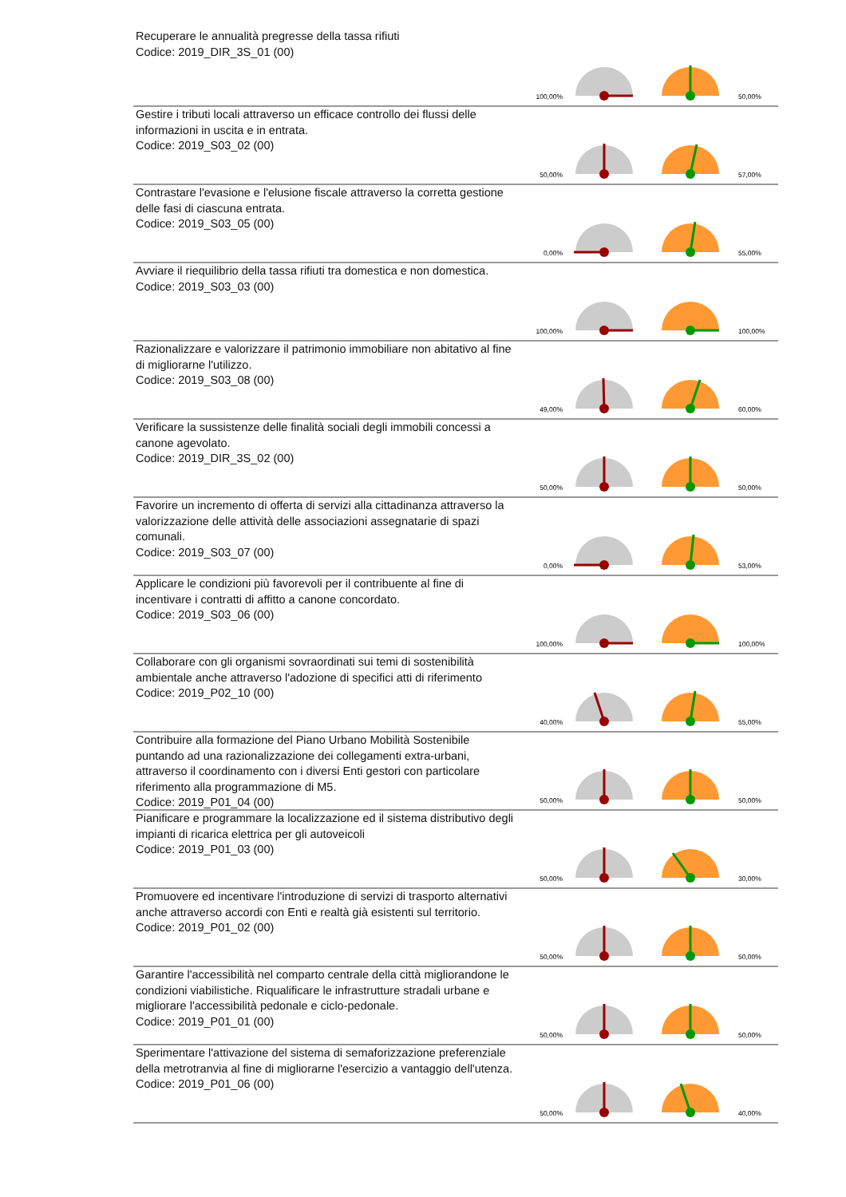Recuperare le annualità pregresse della tassa rifiuti
Codice: 2019_DIR_3S_01 (00)
100,00% 50,00%
Gestire i tributi locali attraverso un efficace controllo dei flussi delle informazioni in uscita e in entrata.
Codice: 2019_S03_02 (00)
50,00% 57,00%
Contrastare l'evasione e l'elusione fiscale attraverso la corretta gestione delle fasi di ciascuna entrata.
Codice: 2019_S03_05 (00)
0,00% 55,00%
Avviare il riequilibrio della tassa rifiuti tra domestica e non domestica.
Codice: 2019_S03_03 (00)
100,00% 100,00%
Razionalizzare e valorizzare il patrimonio immobiliare non abitativo al fine di migliorarne l'utilizzo.
Codice: 2019_S03_08 (00)
49,00% 60,00%
Verificare la sussistenze delle finalità sociali degli immobili concessi a canone agevolato.
Codice: 2019_DIR_3S_02 (00)
50,00% 50,00%
Favorire un incremento di offerta di servizi alla cittadinanza attraverso la valorizzazione delle attività delle associazioni assegnatarie di spazi comunali.
Codice: 2019_S03_07 (00)
0,00% 53,00%
Applicare le condizioni più favorevoli per il contribuente al fine di incentivare i contratti di affitto a canone concordato.
Codice: 2019_S03_06 (00)
100,00% 100,00%
Collaborare con gli organismi sovraordinati sui temi di sostenibilità ambientale anche attraverso l'adozione di specifici atti di riferimento
Codice: 2019_P02_10 (00)
40,00% 55,00%
Contribuire alla formazione del Piano Urbano Mobilità Sostenibile puntando ad una razionalizzazione dei collegamenti extra-urbani, attraverso il coordinamento con i diversi Enti gestori con particolare riferimento alla programmazione di M5.
Codice: 2019_P01_04 (00)
50,00% 50,00%
Pianificare e programmare la localizzazione ed il sistema distributivo degli impianti di ricarica elettrica per gli autoveicoli
Codice: 2019_P01_03 (00)
50,00% 30,00%
Promuovere ed incentivare l'introduzione di servizi di trasporto alternativi anche attraverso accordi con Enti e realtà già esistenti sul territorio.
Codice: 2019_P01_02 (00)
50,00% 50,00%
Garantire l'accessibilità nel comparto centrale della città migliorandone le condizioni viabilistiche. Riqualificare le infrastrutture stradali urbane e migliorare l'accessibilità pedonale e ciclo-pedonale.
Codice: 2019_P01_01 (00)
50,00% 50,00%
Sperimentare l'attivazione del sistema di semaforizzazione preferenziale della metrotranvia al fine di migliorarne l'esercizio a vantaggio dell'utenza.
Codice: 2019_P01_06 (00)
50,00% 40,00%